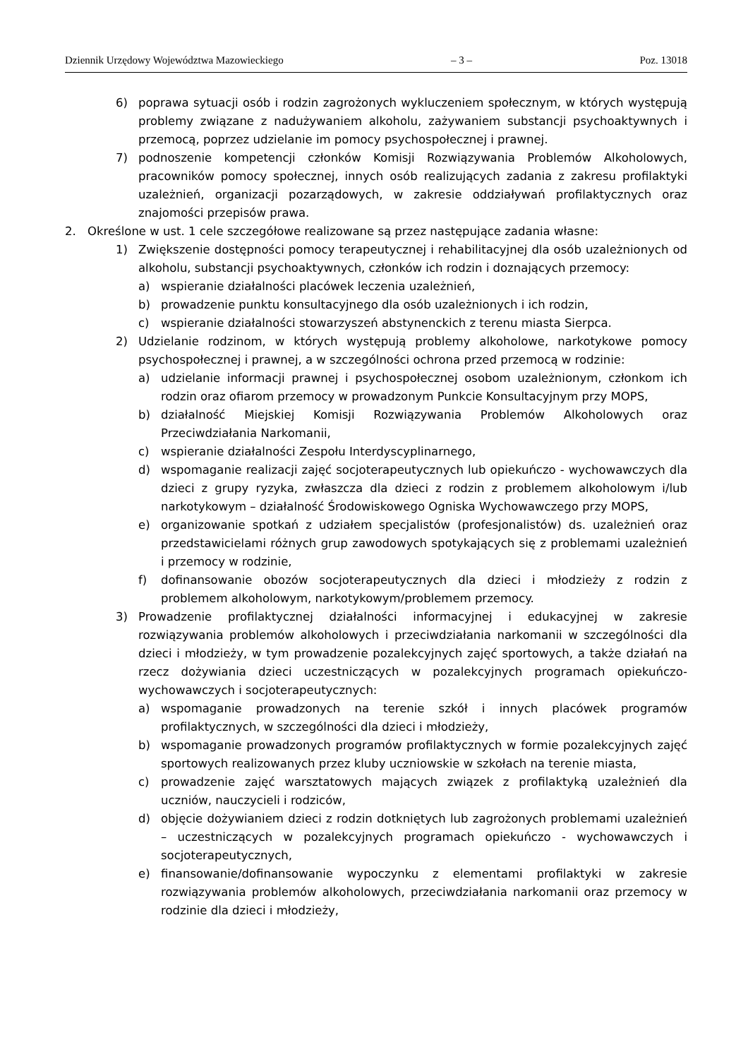Dziennik Urzędowy Województwa Mazowieckiego – 3 – Poz. 13018
6) poprawa sytuacji osób i rodzin zagrożonych wykluczeniem społecznym, w których występują problemy związane z nadużywaniem alkoholu, zażywaniem substancji psychoaktywnych i przemocą, poprzez udzielanie im pomocy psychospołecznej i prawnej.
7) podnoszenie kompetencji członków Komisji Rozwiązywania Problemów Alkoholowych, pracowników pomocy społecznej, innych osób realizujących zadania z zakresu profilaktyki uzależnień, organizacji pozarządowych, w zakresie oddziaływań profilaktycznych oraz znajomości przepisów prawa.
2. Określone w ust. 1 cele szczegółowe realizowane są przez następujące zadania własne:
1) Zwiększenie dostępności pomocy terapeutycznej i rehabilitacyjnej dla osób uzależnionych od alkoholu, substancji psychoaktywnych, członków ich rodzin i doznających przemocy:
a) wspieranie działalności placówek leczenia uzależnień,
b) prowadzenie punktu konsultacyjnego dla osób uzależnionych i ich rodzin,
c) wspieranie działalności stowarzyszeń abstynenckich z terenu miasta Sierpca.
2) Udzielanie rodzinom, w których występują problemy alkoholowe, narkotykowe pomocy psychospołecznej i prawnej, a w szczególności ochrona przed przemocą w rodzinie:
a) udzielanie informacji prawnej i psychospołecznej osobom uzależnionym, członkom ich rodzin oraz ofiarom przemocy w prowadzonym Punkcie Konsultacyjnym przy MOPS,
b) działalność Miejskiej Komisji Rozwiązywania Problemów Alkoholowych oraz Przeciwdziałania Narkomanii,
c) wspieranie działalności Zespołu Interdyscyplinarnego,
d) wspomaganie realizacji zajęć socjoterapeutycznych lub opiekuńczo - wychowawczych dla dzieci z grupy ryzyka, zwłaszcza dla dzieci z rodzin z problemem alkoholowym i/lub narkotykowym – działalność Środowiskowego Ogniska Wychowawczego przy MOPS,
e) organizowanie spotkań z udziałem specjalistów (profesjonalistów) ds. uzależnień oraz przedstawicielami różnych grup zawodowych spotykających się z problemami uzależnień i przemocy w rodzinie,
f) dofinansowanie obozów socjoterapeutycznych dla dzieci i młodzieży z rodzin z problemem alkoholowym, narkotykowym/problemem przemocy.
3) Prowadzenie profilaktycznej działalności informacyjnej i edukacyjnej w zakresie rozwiązywania problemów alkoholowych i przeciwdziałania narkomanii w szczególności dla dzieci i młodzieży, w tym prowadzenie pozalekcyjnych zajęć sportowych, a także działań na rzecz dożywiania dzieci uczestniczących w pozalekcyjnych programach opiekuńczo-wychowawczych i socjoterapeutycznych:
a) wspomaganie prowadzonych na terenie szkół i innych placówek programów profilaktycznych, w szczególności dla dzieci i młodzieży,
b) wspomaganie prowadzonych programów profilaktycznych w formie pozalekcyjnych zajęć sportowych realizowanych przez kluby uczniowskie w szkołach na terenie miasta,
c) prowadzenie zajęć warsztatowych mających związek z profilaktyką uzależnień dla uczniów, nauczycieli i rodziców,
d) objęcie dożywianiem dzieci z rodzin dotkniętych lub zagrożonych problemami uzależnień – uczestniczących w pozalekcyjnych programach opiekuńczo - wychowawczych i socjoterapeutycznych,
e) finansowanie/dofinansowanie wypoczynku z elementami profilaktyki w zakresie rozwiązywania problemów alkoholowych, przeciwdziałania narkomanii oraz przemocy w rodzinie dla dzieci i młodzieży,